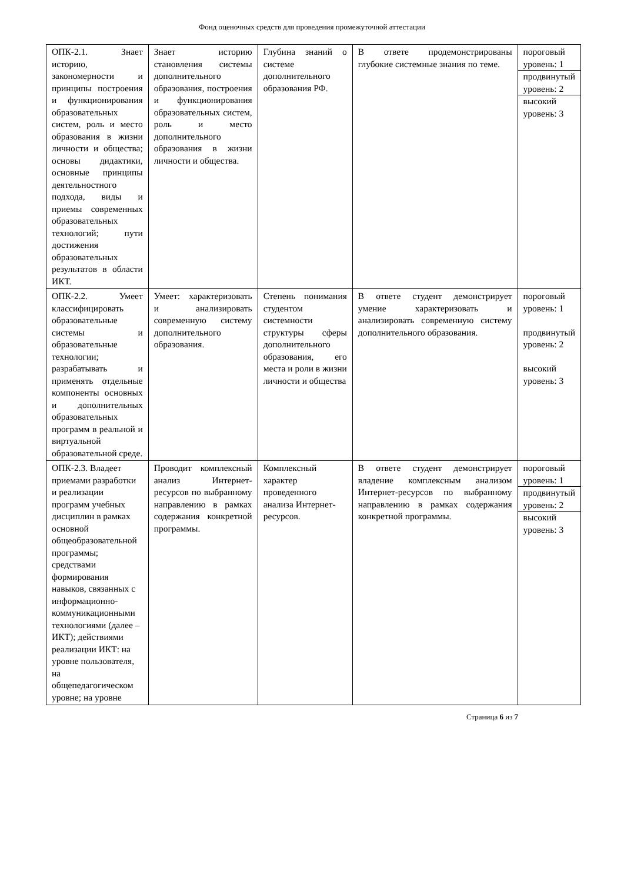Фонд оценочных средств для проведения промежуточной аттестации
| ОПК-2.1. Знает историю, закономерности и принципы построения и функционирования образовательных систем, роль и место образования в жизни личности и общества; основы дидактики, основные принципы деятельностного подхода, виды и приемы современных образовательных технологий; пути достижения образовательных результатов в области ИКТ. | Знает историю становления системы дополнительного образования, построения и функционирования образовательных систем, роль и место дополнительного образования в жизни личности и общества. | Глубина знаний о системе дополнительного образования РФ. | В ответе продемонстрированы глубокие системные знания по теме. | пороговый уровень: 1 продвинутый уровень: 2 высокий уровень: 3 |
| ОПК-2.2. Умеет классифицировать образовательные системы и образовательные технологии; разрабатывать и применять отдельные компоненты основных и дополнительных образовательных программ в реальной и виртуальной образовательной среде. | Умеет: характеризовать и анализировать современную систему дополнительного образования. | Степень понимания студентом системности структуры сферы дополнительного образования, его места и роли в жизни личности и общества | В ответе студент демонстрирует умение характеризовать и анализировать современную систему дополнительного образования. | пороговый уровень: 1 продвинутый уровень: 2 высокий уровень: 3 |
| ОПК-2.3. Владеет приемами разработки и реализации программ учебных дисциплин в рамках основной общеобразовательной программы; средствами формирования навыков, связанных с информационно-коммуникационными технологиями (далее – ИКТ); действиями реализации ИКТ: на уровне пользователя, на общепедагогическом уровне; на уровне | Проводит комплексный анализ Интернет-ресурсов по выбранному направлению в рамках содержания конкретной программы. | Комплексный характер проведенного анализа Интернет-ресурсов. | В ответе студент демонстрирует владение комплексным анализом Интернет-ресурсов по выбранному направлению в рамках содержания конкретной программы. | пороговый уровень: 1 продвинутый уровень: 2 высокий уровень: 3 |
Страница 6 из 7